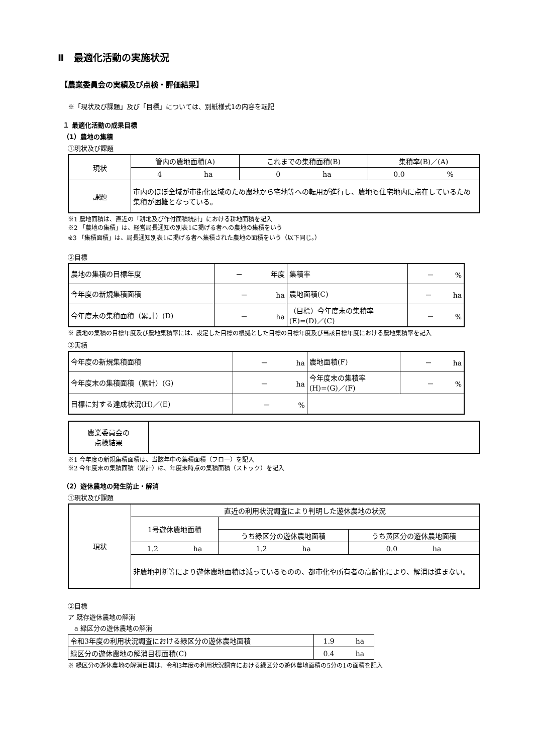Ⅱ　最適化活動の実施状況
【農業委員会の実績及び点検・評価結果】
※「現状及び課題」及び「目標」については、別紙様式1の内容を転記
１ 最適化活動の成果目標
（1）農地の集積
①現状及び課題
| 現状 | 管内の農地面積(A) | これまでの集積面積(B) | 集積率(B)／(A) |
| | 4 ha | 0 ha | 0.0 % |
| 課題 | 市内のほぼ全域が市街化区域のため農地から宅地等への転用が進行し、農地も住宅地内に点在しているため集積が困難となっている。 | | |
※1 農地面積は、直近の「耕地及び作付面積統計」における耕地面積を記入
※2 「農地の集積」は、経営局長通知の別表1に掲げる者への農地の集積をいう
※3 「集積面積」は、局長通知別表1に掲げる者へ集積された農地の面積をいう（以下同じ。）
②目標
| 農地の集積の目標年度 | － 年度 | 集積率 | － % |
| 今年度の新規集積面積 | － ha | 農地面積(C) | － ha |
| 今年度末の集積面積（累計）(D) | － ha | （目標）今年度末の集積率 (E)=(D)／(C) | － % |
※ 農地の集積の目標年度及び農地集積率には、設定した目標の根拠とした目標の目標年度及び当該目標年度における農地集積率を記入
③実績
| 今年度の新規集積面積 | － ha | 農地面積(F) | － ha |
| 今年度末の集積面積（累計）(G) | － ha | 今年度末の集積率 (H)=(G)／(F) | － % |
| 目標に対する達成状況(H)／(E) | － % | | |
| 農業委員会の 点検結果 | |
※1 今年度の新規集積面積は、当該年中の集積面積（フロー）を記入
※2 今年度末の集積面積（累計）は、年度末時点の集積面積（ストック）を記入
（2）遊休農地の発生防止・解消
①現状及び課題
| 現状 | 直近の利用状況調査により判明した遊休農地の状況 | | |
| | 1号遊休農地面積 | | |
| | | うち緑区分の遊休農地面積 | うち黄区分の遊休農地面積 |
| | 1.2 ha | 1.2 ha | 0.0 ha |
| | 非農地判断等により遊休農地面積は減っているものの、都市化や所有者の高齢化により、解消は進まない。 | | |
②目標
ア 既存遊休農地の解消
　a 緑区分の遊休農地の解消
| 令和3年度の利用状況調査における緑区分の遊休農地面積 | 1.9 ha |
| 緑区分の遊休農地の解消目標面積(C) | 0.4 ha |
※ 緑区分の遊休農地の解消目標は、令和3年度の利用状況調査における緑区分の遊休農地面積の5分の1の面積を記入